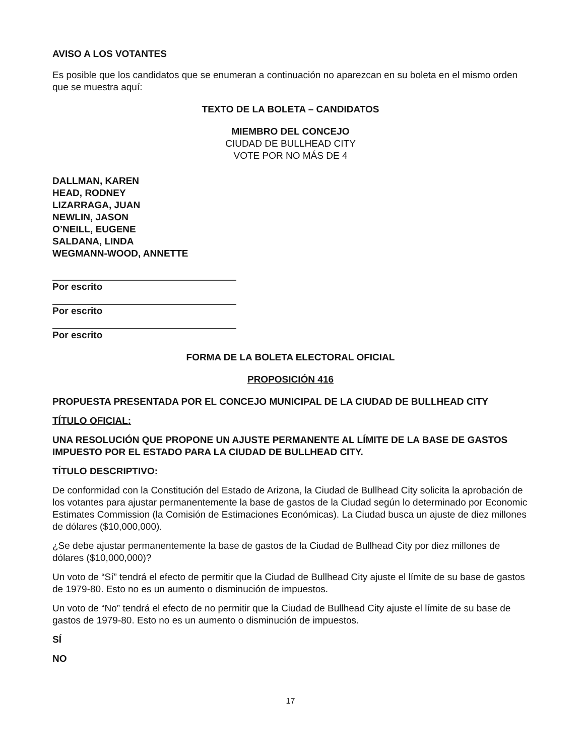AVISO A LOS VOTANTES
Es posible que los candidatos que se enumeran a continuación no aparezcan en su boleta en el mismo orden que se muestra aquí:
TEXTO DE LA BOLETA – CANDIDATOS
MIEMBRO DEL CONCEJO
CIUDAD DE BULLHEAD CITY
VOTE POR NO MÁS DE 4
DALLMAN, KAREN
HEAD, RODNEY
LIZARRAGA, JUAN
NEWLIN, JASON
O’NEILL, EUGENE
SALDANA, LINDA
WEGMANN-WOOD, ANNETTE
Por escrito
Por escrito
Por escrito
FORMA DE LA BOLETA ELECTORAL OFICIAL
PROPOSICIÓN 416
PROPUESTA PRESENTADA POR EL CONCEJO MUNICIPAL DE LA CIUDAD DE BULLHEAD CITY
TÍTULO OFICIAL:
UNA RESOLUCIÓN QUE PROPONE UN AJUSTE PERMANENTE AL LÍMITE DE LA BASE DE GASTOS IMPUESTO POR EL ESTADO PARA LA CIUDAD DE BULLHEAD CITY.
TÍTULO DESCRIPTIVO:
De conformidad con la Constitución del Estado de Arizona, la Ciudad de Bullhead City solicita la aprobación de los votantes para ajustar permanentemente la base de gastos de la Ciudad según lo determinado por Economic Estimates Commission (la Comisión de Estimaciones Económicas). La Ciudad busca un ajuste de diez millones de dólares ($10,000,000).
¿Se debe ajustar permanentemente la base de gastos de la Ciudad de Bullhead City por diez millones de dólares ($10,000,000)?
Un voto de “Sí” tendrá el efecto de permitir que la Ciudad de Bullhead City ajuste el límite de su base de gastos de 1979-80. Esto no es un aumento o disminución de impuestos.
Un voto de “No” tendrá el efecto de no permitir que la Ciudad de Bullhead City ajuste el límite de su base de gastos de 1979-80. Esto no es un aumento o disminución de impuestos.
SÍ
NO
17